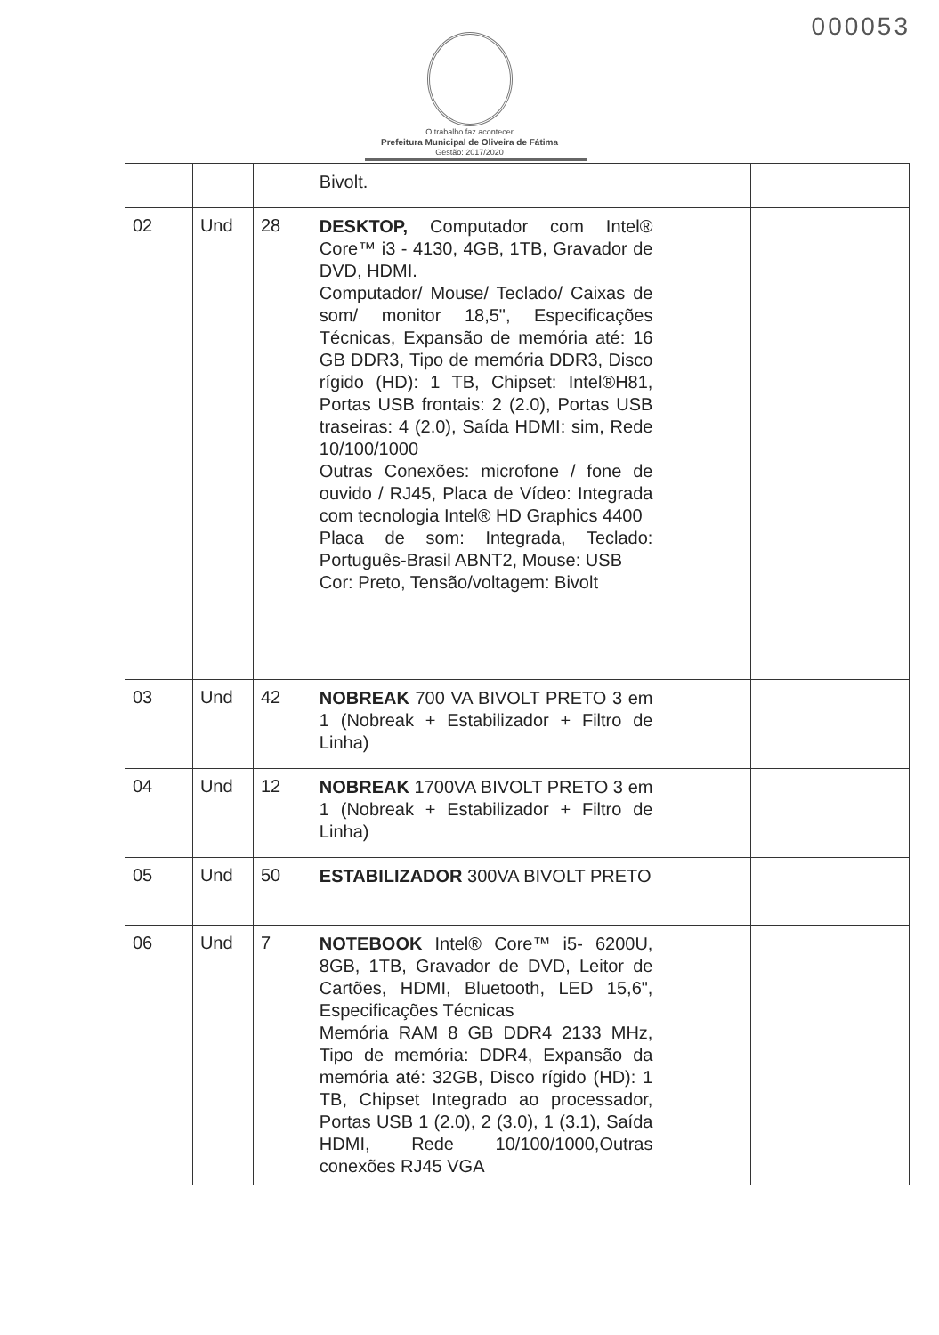000053
O trabalho faz acontecer
Prefeitura Municipal de Oliveira de Fátima
Gestão: 2017/2020
| | | | Bivolt. | | | |
| 02 | Und | 28 | DESKTOP, Computador com Intel® Core™ i3 - 4130, 4GB, 1TB, Gravador de DVD, HDMI. Computador/ Mouse/ Teclado/ Caixas de som/ monitor 18,5", Especificações Técnicas, Expansão de memória até: 16 GB DDR3, Tipo de memória DDR3, Disco rígido (HD): 1 TB, Chipset: Intel®H81, Portas USB frontais: 2 (2.0), Portas USB traseiras: 4 (2.0), Saída HDMI: sim, Rede 10/100/1000 Outras Conexões: microfone / fone de ouvido / RJ45, Placa de Vídeo: Integrada com tecnologia Intel® HD Graphics 4400 Placa de som: Integrada, Teclado: Português-Brasil ABNT2, Mouse: USB Cor: Preto, Tensão/voltagem: Bivolt | | | |
| 03 | Und | 42 | NOBREAK 700 VA BIVOLT PRETO 3 em 1 (Nobreak + Estabilizador + Filtro de Linha) | | | |
| 04 | Und | 12 | NOBREAK 1700VA BIVOLT PRETO 3 em 1 (Nobreak + Estabilizador + Filtro de Linha) | | | |
| 05 | Und | 50 | ESTABILIZADOR 300VA BIVOLT PRETO | | | |
| 06 | Und | 7 | NOTEBOOK Intel® Core™ i5- 6200U, 8GB, 1TB, Gravador de DVD, Leitor de Cartões, HDMI, Bluetooth, LED 15,6", Especificações Técnicas Memória RAM 8 GB DDR4 2133 MHz, Tipo de memória: DDR4, Expansão da memória até: 32GB, Disco rígido (HD): 1 TB, Chipset Integrado ao processador, Portas USB 1 (2.0), 2 (3.0), 1 (3.1), Saída HDMI, Rede 10/100/1000,Outras conexões RJ45 VGA | | | |